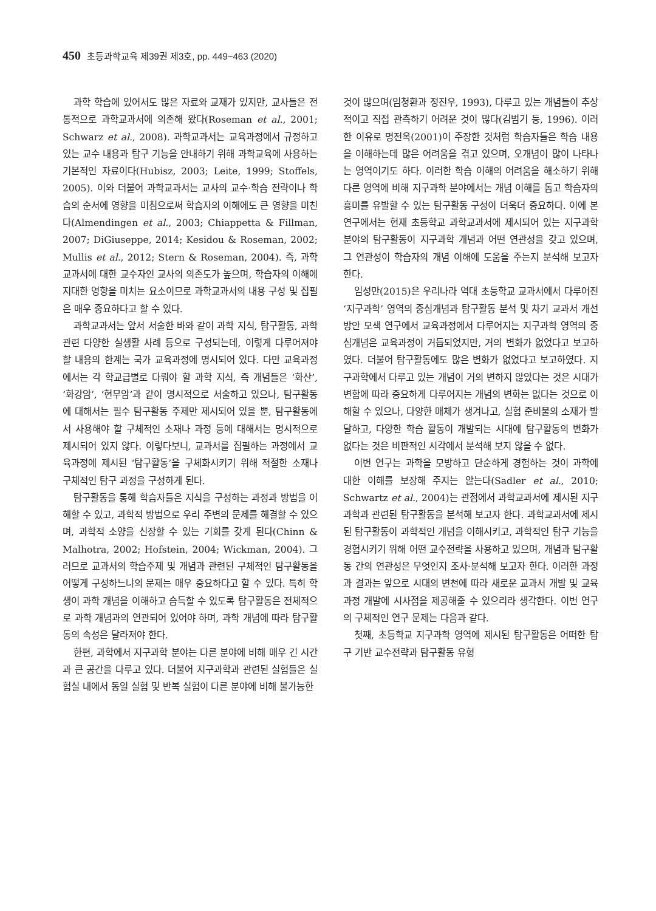450 초등과학교육 제39권 제3호, pp. 449~463 (2020)
과학 학습에 있어서도 많은 자료와 교재가 있지만, 교사들은 전통적으로 과학교과서에 의존해 왔다(Roseman et al., 2001; Schwarz et al., 2008). 과학교과서는 교육과정에서 규정하고 있는 교수 내용과 탐구 기능을 안내하기 위해 과학교육에 사용하는 기본적인 자료이다(Hubisz, 2003; Leite, 1999; Stoffels, 2005). 이와 더불어 과학교과서는 교사의 교수·학습 전략이나 학습의 순서에 영향을 미침으로써 학습자의 이해에도 큰 영향을 미친다(Almendingen et al., 2003; Chiappetta & Fillman, 2007; DiGiuseppe, 2014; Kesidou & Roseman, 2002; Mullis et al., 2012; Stern & Roseman, 2004). 즉, 과학교과서에 대한 교수자인 교사의 의존도가 높으며, 학습자의 이해에 지대한 영향을 미치는 요소이므로 과학교과서의 내용 구성 및 집필은 매우 중요하다고 할 수 있다.
과학교과서는 앞서 서술한 바와 같이 과학 지식, 탐구활동, 과학관련 다양한 실생활 사례 등으로 구성되는데, 이렇게 다루어져야 할 내용의 한계는 국가 교육과정에 명시되어 있다. 다만 교육과정에서는 각 학교급별로 다뤄야 할 과학 지식, 즉 개념들은 ‘화산’, ‘화강암’, ‘현무암’과 같이 명시적으로 서술하고 있으나, 탐구활동에 대해서는 필수 탐구활동 주제만 제시되어 있을 뿐, 탐구활동에서 사용해야 할 구체적인 소재나 과정 등에 대해서는 명시적으로 제시되어 있지 않다. 이렇다보니, 교과서를 집필하는 과정에서 교육과정에 제시된 ‘탐구활동’을 구체화시키기 위해 적절한 소재나 구체적인 탐구 과정을 구성하게 된다.
탐구활동을 통해 학습자들은 지식을 구성하는 과정과 방법을 이해할 수 있고, 과학적 방법으로 우리 주변의 문제를 해결할 수 있으며, 과학적 소양을 신장할 수 있는 기회를 갖게 된다(Chinn & Malhotra, 2002; Hofstein, 2004; Wickman, 2004). 그러므로 교과서의 학습주제 및 개념과 관련된 구체적인 탐구활동을 어떻게 구성하느냐의 문제는 매우 중요하다고 할 수 있다. 특히 학생이 과학 개념을 이해하고 습득할 수 있도록 탐구활동은 전체적으로 과학 개념과의 연관되어 있어야 하며, 과학 개념에 따라 탐구활동의 속성은 달라져야 한다.
한편, 과학에서 지구과학 분야는 다른 분야에 비해 매우 긴 시간과 큰 공간을 다루고 있다. 더불어 지구과학과 관련된 실험들은 실험실 내에서 동일 실험 및 반복 실험이 다른 분야에 비해 불가능한
것이 많으며(임청환과 정진우, 1993), 다루고 있는 개념들이 추상적이고 직접 관측하기 어려운 것이 많다(김범기 등, 1996). 이러한 이유로 명전옥(2001)이 주장한 것처럼 학습자들은 학습 내용을 이해하는데 많은 어려움을 겪고 있으며, 오개념이 많이 나타나는 영역이기도 하다. 이러한 학습 이해의 어려움을 해소하기 위해 다른 영역에 비해 지구과학 분야에서는 개념 이해를 돕고 학습자의 흥미를 유발할 수 있는 탐구활동 구성이 더욱더 중요하다. 이에 본 연구에서는 현재 초등학교 과학교과서에 제시되어 있는 지구과학 분야의 탐구활동이 지구과학 개념과 어떤 연관성을 갖고 있으며, 그 연관성이 학습자의 개념 이해에 도움을 주는지 분석해 보고자 한다.
임성만(2015)은 우리나라 역대 초등학교 교과서에서 다루어진 ‘지구과학’ 영역의 중심개념과 탐구활동 분석 및 차기 교과서 개선 방안 모색 연구에서 교육과정에서 다루어지는 지구과학 영역의 중심개념은 교육과정이 거듭되었지만, 거의 변화가 없었다고 보고하였다. 더불어 탐구활동에도 많은 변화가 없었다고 보고하였다. 지구과학에서 다루고 있는 개념이 거의 변하지 않았다는 것은 시대가 변함에 따라 중요하게 다루어지는 개념의 변화는 없다는 것으로 이해할 수 있으나, 다양한 매체가 생겨나고, 실험 준비물의 소재가 발달하고, 다양한 학습 활동이 개발되는 시대에 탐구활동의 변화가 없다는 것은 비판적인 시각에서 분석해 보지 않을 수 없다.
이번 연구는 과학을 모방하고 단순하게 경험하는 것이 과학에 대한 이해를 보장해 주지는 않는다(Sadler et al., 2010; Schwartz et al., 2004)는 관점에서 과학교과서에 제시된 지구과학과 관련된 탐구활동을 분석해 보고자 한다. 과학교과서에 제시된 탐구활동이 과학적인 개념을 이해시키고, 과학적인 탐구 기능을 경험시키기 위해 어떤 교수전략을 사용하고 있으며, 개념과 탐구활동 간의 연관성은 무엇인지 조사·분석해 보고자 한다. 이러한 과정과 결과는 앞으로 시대의 변천에 따라 새로운 교과서 개발 및 교육과정 개발에 시사점을 제공해줄 수 있으리라 생각한다. 이번 연구의 구체적인 연구 문제는 다음과 같다.
첫째, 초등학교 지구과학 영역에 제시된 탐구활동은 어떠한 탐구 기반 교수전략과 탐구활동 유형